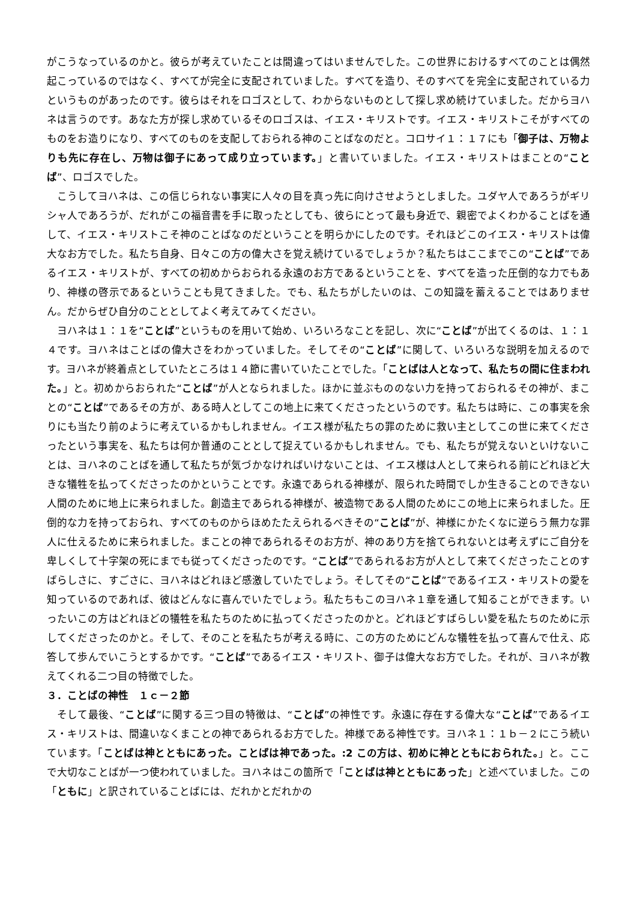がこうなっているのかと。彼らが考えていたことは間違ってはいませんでした。この世界におけるすべてのことは偶然起こっているのではなく、すべてが完全に支配されていました。すべてを造り、そのすべてを完全に支配されている力というものがあったのです。彼らはそれをロゴスとして、わからないものとして探し求め続けていました。だからヨハネは言うのです。あなた方が探し求めているそのロゴスは、イエス・キリストです。イエス・キリストこそがすべてのものをお造りになり、すべてのものを支配しておられる神のことばなのだと。コロサイ１：１７にも「御子は、万物よりも先に存在し、万物は御子にあって成り立っています。」と書いていました。イエス・キリストはまことの“ことば”、ロゴスでした。
こうしてヨハネは、この信じられない事実に人々の目を真っ先に向けさせようとしました。ユダヤ人であろうがギリシャ人であろうが、だれがこの福音書を手に取ったとしても、彼らにとって最も身近で、親密でよくわかることばを通して、イエス・キリストこそ神のことばなのだということを明らかにしたのです。それほどこのイエス・キリストは偉大なお方でした。私たち自身、日々この方の偉大さを覚え続けているでしょうか？私たちはここまでこの“ことば”であるイエス・キリストが、すべての初めからおられる永遠のお方であるということを、すべてを造った圧倒的な力でもあり、神様の啓示であるということも見てきました。でも、私たちがしたいのは、この知識を蓄えることではありません。だからぜひ自分のこととしてよく考えてみてください。
ヨハネは１：１を“ことば”というものを用いて始め、いろいろなことを記し、次に“ことば”が出てくるのは、１：１４です。ヨハネはことばの偉大さをわかっていました。そしてその“ことば”に関して、いろいろな説明を加えるのです。ヨハネが終着点としていたところは１４節に書いていたことでした。「ことばは人となって、私たちの間に住まわれた。」と。初めからおられた“ことば”が人となられました。ほかに並ぶもののない力を持っておられるその神が、まことの“ことば”であるその方が、ある時人としてこの地上に来てくださったというのです。私たちは時に、この事実を余りにも当たり前のように考えているかもしれません。イエス様が私たちの罪のために救い主としてこの世に来てくださったという事実を、私たちは何か普通のこととして捉えているかもしれません。でも、私たちが覚えないといけないことは、ヨハネのことばを通して私たちが気づかなければいけないことは、イエス様は人として来られる前にどれほど大きな犠牲を払ってくださったのかということです。永遠であられる神様が、限られた時間でしか生きることのできない人間のために地上に来られました。創造主であられる神様が、被造物である人間のためにこの地上に来られました。圧倒的な力を持っておられ、すべてのものからほめたたえられるべきその“ことば”が、神様にかたくなに逆らう無力な罪人に仕えるために来られました。まことの神であられるそのお方が、神のあり方を捨てられないとは考えずにご自分を卑しくして十字架の死にまでも従ってくださったのです。“ことば”であられるお方が人として来てくださったことのすばらしさに、すごさに、ヨハネはどれほど感激していたでしょう。そしてその“ことば”であるイエス・キリストの愛を知っているのであれば、彼はどんなに喜んでいたでしょう。私たちもこのヨハネ１章を通して知ることができます。いったいこの方はどれほどの犠牲を私たちのために払ってくださったのかと。どれほどすばらしい愛を私たちのために示してくださったのかと。そして、そのことを私たちが考える時に、この方のためにどんな犠牲を払って喜んで仕え、応答して歩んでいこうとするかです。“ことば”であるイエス・キリスト、御子は偉大なお方でした。それが、ヨハネが教えてくれる二つ目の特徴でした。
３．ことばの神性　１ｃ－２節
そして最後、“ことば”に関する三つ目の特徴は、“ことば”の神性です。永遠に存在する偉大な“ことば”であるイエス・キリストは、間違いなくまことの神であられるお方でした。神様である神性です。ヨハネ１：１ｂ－２にこう続いています。「ことばは神とともにあった。ことばは神であった。:2 この方は、初めに神とともにおられた。」と。ここで大切なことばが一つ使われていました。ヨハネはこの箇所で「ことばは神とともにあった」と述べていました。この「ともに」と訳されていることばには、だれかとだれかの